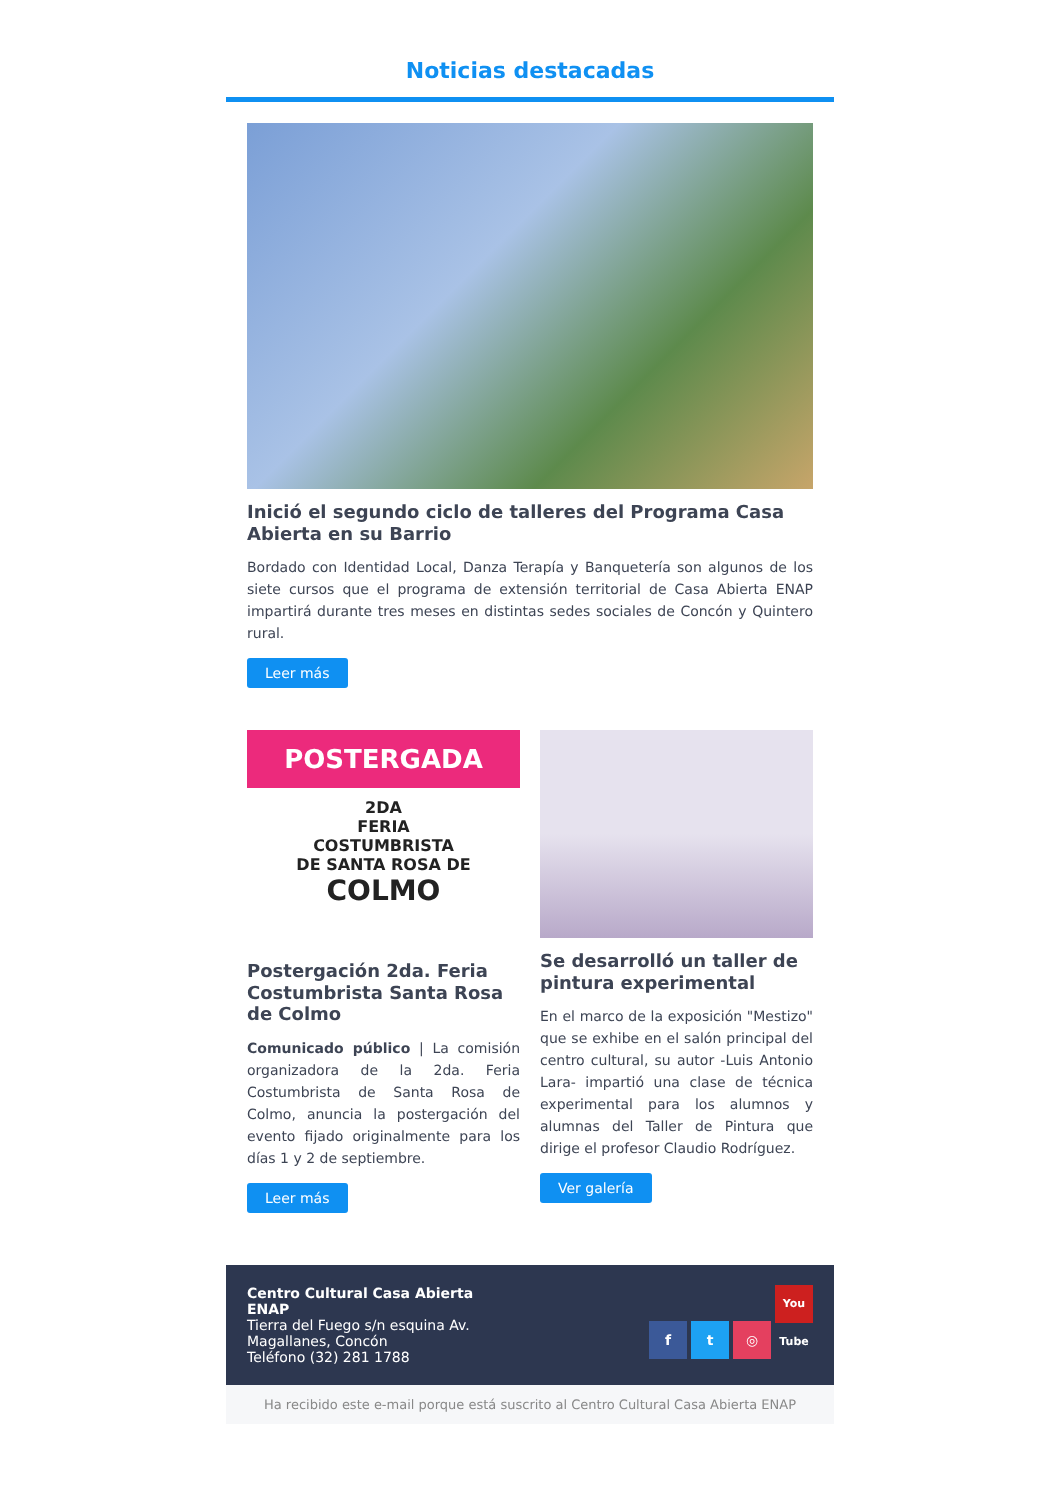Noticias destacadas
Inició el segundo ciclo de talleres del Programa Casa Abierta en su Barrio
Bordado con Identidad Local, Danza Terapía y Banquetería son algunos de los siete cursos que el programa de extensión territorial de Casa Abierta ENAP impartirá durante tres meses en distintas sedes sociales de Concón y Quintero rural.
Leer más
POSTERGADA
2DA
FERIA
COSTUMBRISTA
DE SANTA ROSA DE
COLMO
Postergación 2da. Feria Costumbrista Santa Rosa de Colmo
Comunicado público | La comisión organizadora de la 2da. Feria Costumbrista de Santa Rosa de Colmo, anuncia la postergación del evento fijado originalmente para los días 1 y 2 de septiembre.
Leer más
Se desarrolló un taller de pintura experimental
En el marco de la exposición "Mestizo" que se exhibe en el salón principal del centro cultural, su autor -Luis Antonio Lara- impartió una clase de técnica experimental para los alumnos y alumnas del Taller de Pintura que dirige el profesor Claudio Rodríguez.
Ver galería
Centro Cultural Casa Abierta
ENAP
Tierra del Fuego s/n esquina Av.
Magallanes, Concón
Teléfono (32) 281 1788
f t ◎ You Tube
Ha recibido este e-mail porque está suscrito al Centro Cultural Casa Abierta ENAP